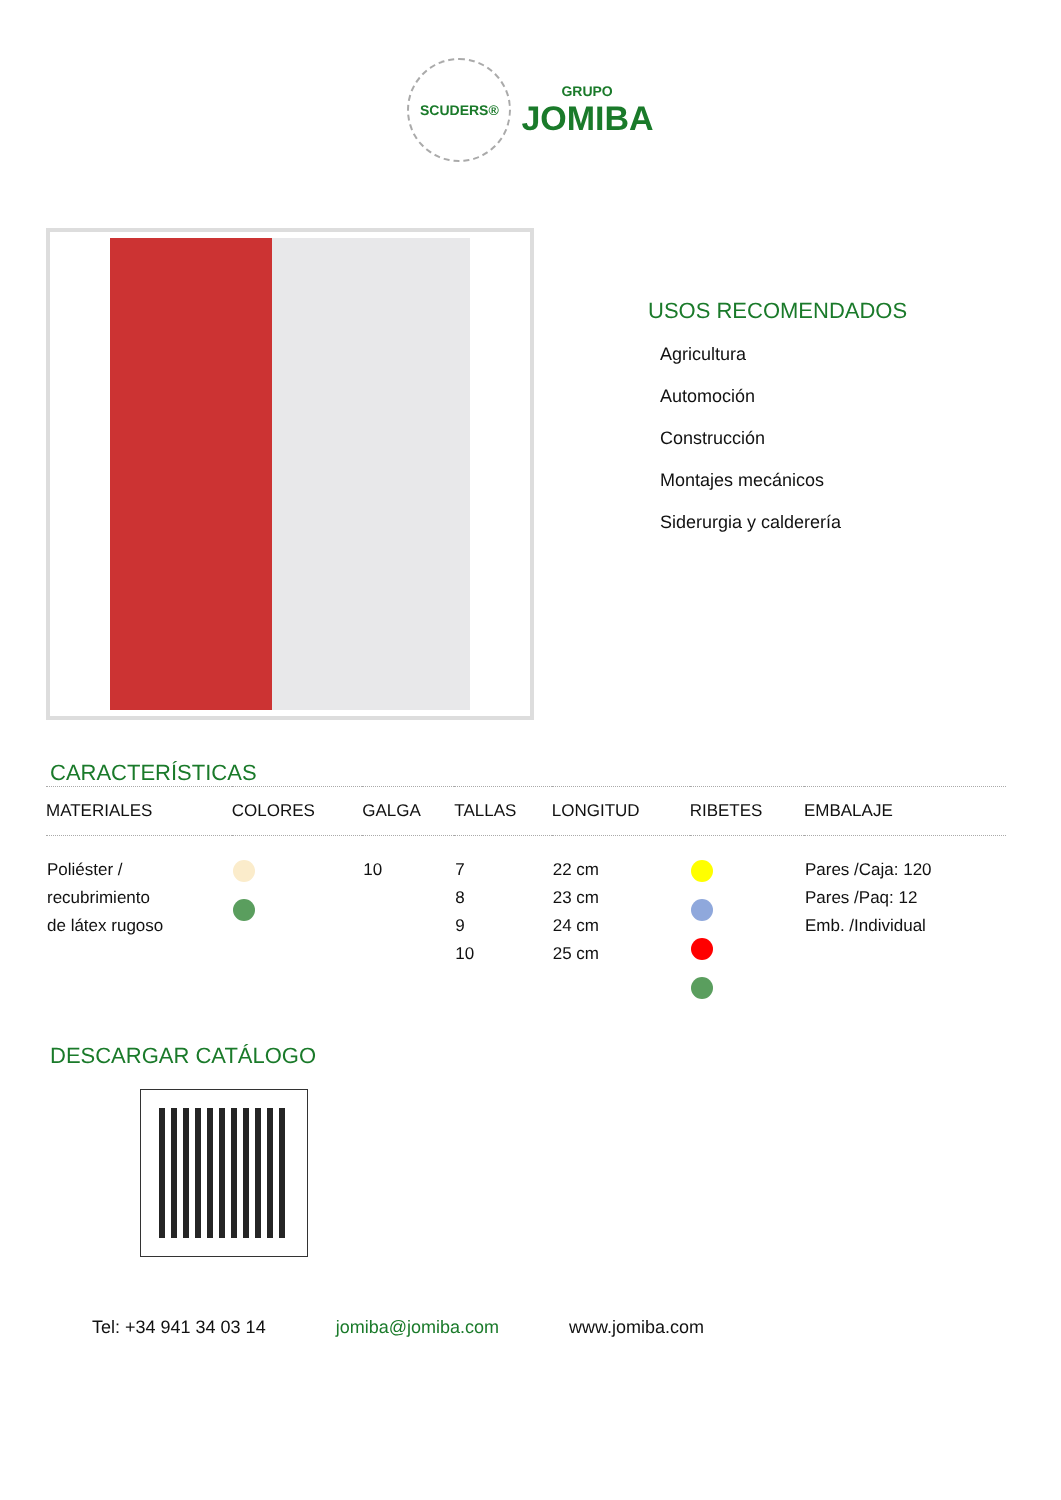SCUDERS®
GRUPO
JOMIBA
USOS RECOMENDADOS
Agricultura
Automoción
Construcción
Montajes mecánicos
Siderurgia y calderería
CARACTERÍSTICAS
| MATERIALES | COLORES | GALGA | TALLAS | LONGITUD | RIBETES | EMBALAJE |
| --- | --- | --- | --- | --- | --- | --- |
| Poliéster / recubrimiento de látex rugoso | | 10 | 7 8 9 10 | 22 cm 23 cm 24 cm 25 cm | | Pares /Caja: 120 Pares /Paq: 12 Emb. /Individual |
DESCARGAR CATÁLOGO
Tel: +34 941 34 03 14 jomiba@jomiba.com www.jomiba.com